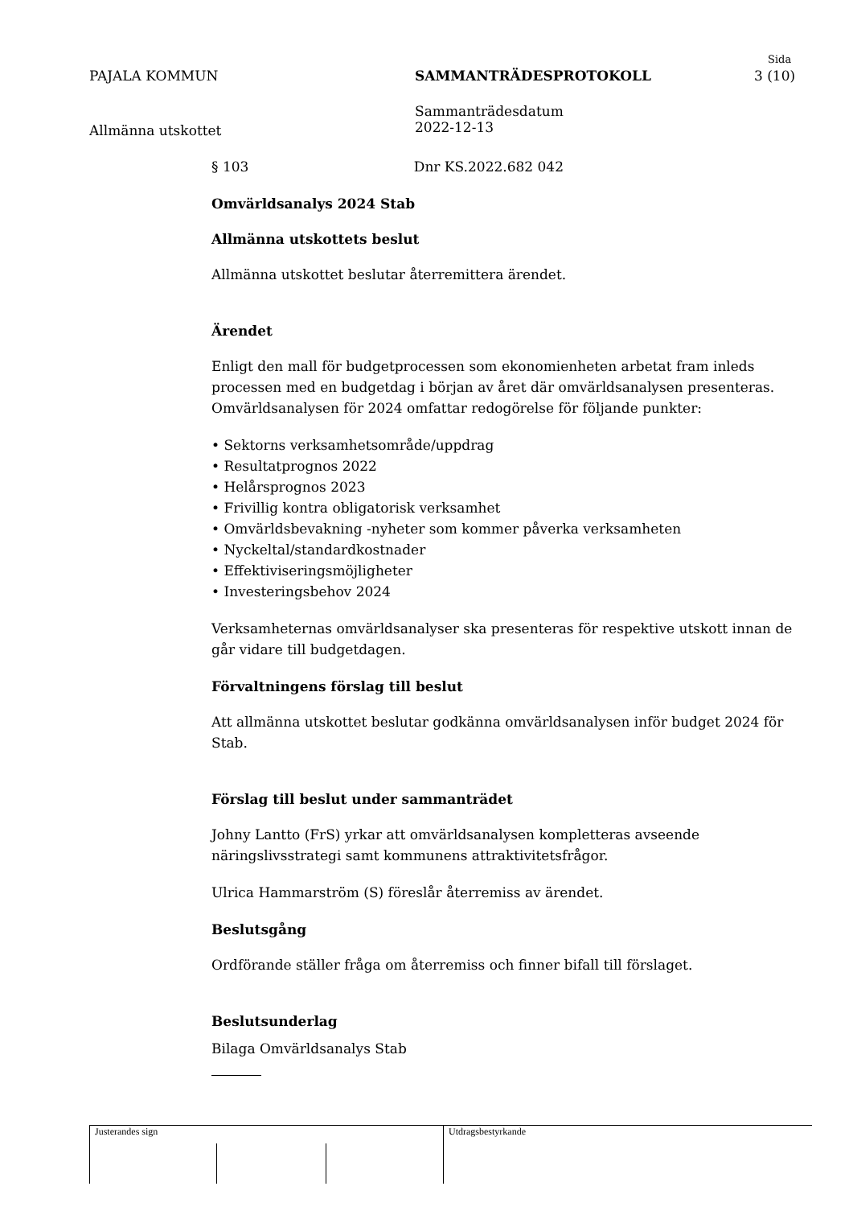PAJALA KOMMUN SAMMANTRÄDESPROTOKOLL
Sida
3 (10)
Sammanträdesdatum
2022-12-13
Allmänna utskottet
§ 103 Dnr KS.2022.682 042
Omvärldsanalys 2024 Stab
Allmänna utskottets beslut
Allmänna utskottet beslutar återremittera ärendet.
Ärendet
Enligt den mall för budgetprocessen som ekonomienheten arbetat fram inleds processen med en budgetdag i början av året där omvärldsanalysen presenteras. Omvärldsanalysen för 2024 omfattar redogörelse för följande punkter:
• Sektorns verksamhetsområde/uppdrag
• Resultatprognos 2022
• Helårsprognos 2023
• Frivillig kontra obligatorisk verksamhet
• Omvärldsbevakning -nyheter som kommer påverka verksamheten
• Nyckeltal/standardkostnader
• Effektiviseringsmöjligheter
• Investeringsbehov 2024
Verksamheternas omvärldsanalyser ska presenteras för respektive utskott innan de går vidare till budgetdagen.
Förvaltningens förslag till beslut
Att allmänna utskottet beslutar godkänna omvärldsanalysen inför budget 2024 för Stab.
Förslag till beslut under sammanträdet
Johny Lantto (FrS) yrkar att omvärldsanalysen kompletteras avseende näringslivsstrategi samt kommunens attraktivitetsfrågor.
Ulrica Hammarström (S) föreslår återremiss av ärendet.
Beslutsgång
Ordförande ställer fråga om återremiss och finner bifall till förslaget.
Beslutsunderlag
Bilaga Omvärldsanalys Stab
Justerandes sign Utdragsbestyrkande